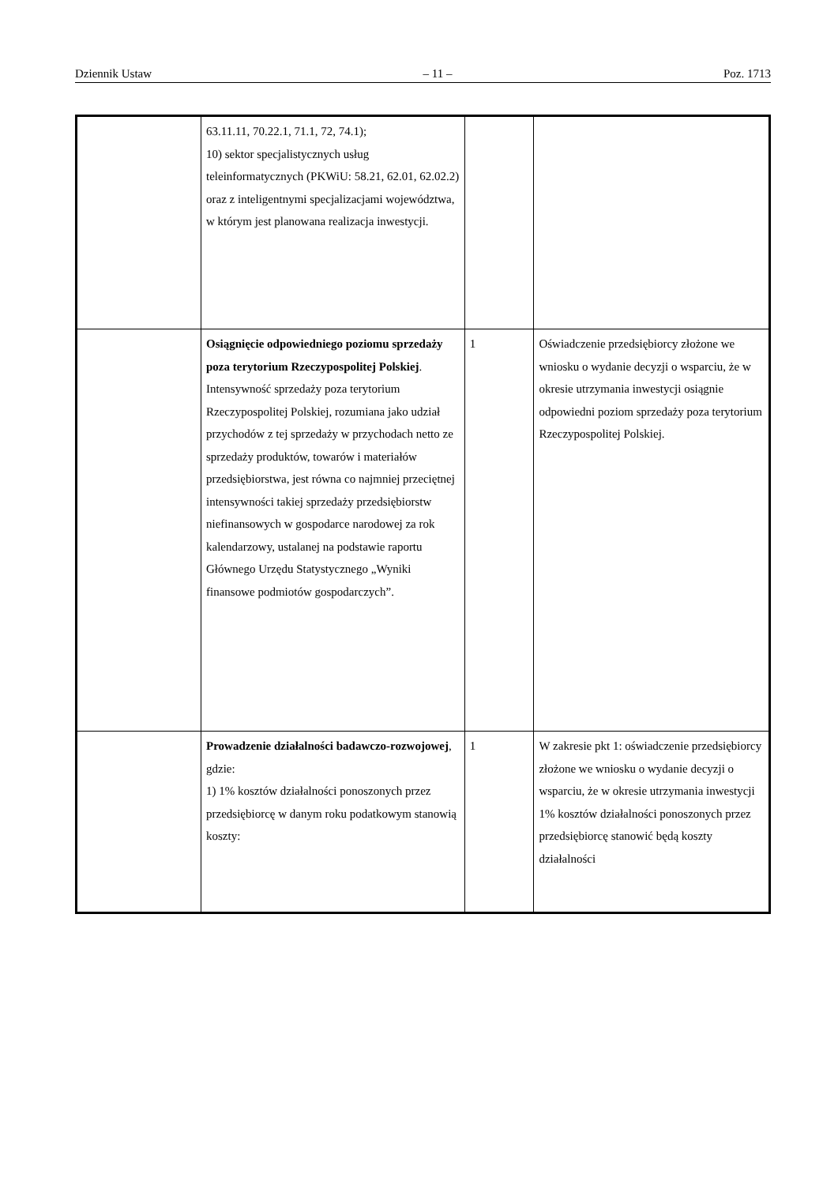Dziennik Ustaw – 11 – Poz. 1713
| | 63.11.11, 70.22.1, 71.1, 72, 74.1); 10) sektor specjalistycznych usług teleinformatycznych (PKWiU: 58.21, 62.01, 62.02.2) oraz z inteligentnymi specjalizacjami województwa, w którym jest planowana realizacja inwestycji. | | |
| | Osiągnięcie odpowiedniego poziomu sprzedaży poza terytorium Rzeczypospolitej Polskiej . Intensywność sprzedaży poza terytorium Rzeczypospolitej Polskiej, rozumiana jako udział przychodów z tej sprzedaży w przychodach netto ze sprzedaży produktów, towarów i materiałów przedsiębiorstwa, jest równa co najmniej przeciętnej intensywności takiej sprzedaży przedsiębiorstw niefinansowych w gospodarce narodowej za rok kalendarzowy, ustalanej na podstawie raportu Głównego Urzędu Statystycznego „Wyniki finansowe podmiotów gospodarczych”. | 1 | Oświadczenie przedsiębiorcy złożone we wniosku o wydanie decyzji o wsparciu, że w okresie utrzymania inwestycji osiągnie odpowiedni poziom sprzedaży poza terytorium Rzeczypospolitej Polskiej. |
| | Prowadzenie działalności badawczo-rozwojowej , gdzie: 1) 1% kosztów działalności ponoszonych przez przedsiębiorcę w danym roku podatkowym stanowią koszty: | 1 | W zakresie pkt 1: oświadczenie przedsiębiorcy złożone we wniosku o wydanie decyzji o wsparciu, że w okresie utrzymania inwestycji 1% kosztów działalności ponoszonych przez przedsiębiorcę stanowić będą koszty działalności |